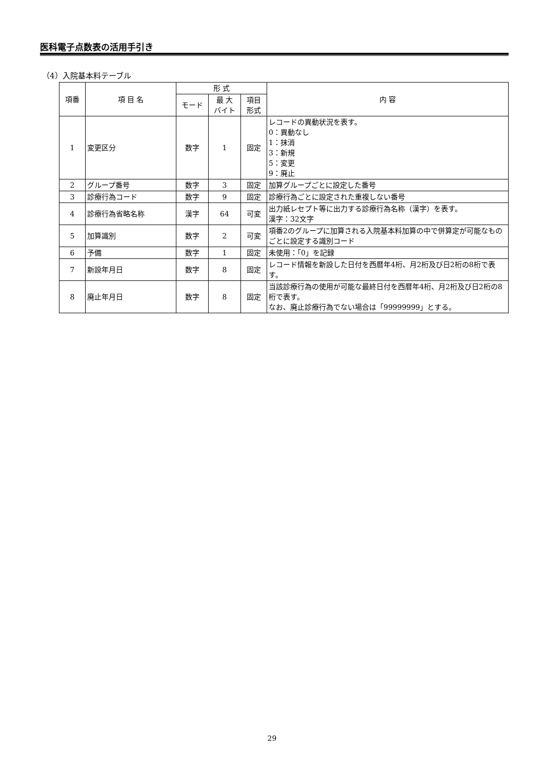医科電子点数表の活用手引き
（4）入院基本料テーブル
| 項番 | 項 目 名 | 形 式 | | | 内 容 |
| --- | --- | --- | --- | --- | --- |
| | | モード | 最 大 バイト | 項目 形式 | |
| 1 | 変更区分 | 数字 | 1 | 固定 | レコードの異動状況を表す。 0：異動なし 1：抹消 3：新規 5：変更 9：廃止 |
| 2 | グループ番号 | 数字 | 3 | 固定 | 加算グループごとに設定した番号 |
| 3 | 診療行為コード | 数字 | 9 | 固定 | 診療行為ごとに設定された重複しない番号 |
| 4 | 診療行為省略名称 | 漢字 | 64 | 可変 | 出力紙レセプト等に出力する診療行為名称（漢字）を表す。 漢字：32文字 |
| 5 | 加算識別 | 数字 | 2 | 可変 | 項番2のグループに加算される入院基本料加算の中で併算定が可能なものごとに設定する識別コード |
| 6 | 予備 | 数字 | 1 | 固定 | 未使用：「0」を記録 |
| 7 | 新設年月日 | 数字 | 8 | 固定 | レコード情報を新設した日付を西暦年4桁、月2桁及び日2桁の8桁で表す。 |
| 8 | 廃止年月日 | 数字 | 8 | 固定 | 当該診療行為の使用が可能な最終日付を西暦年4桁、月2桁及び日2桁の8桁で表す。 なお、廃止診療行為でない場合は「99999999」とする。 |
29